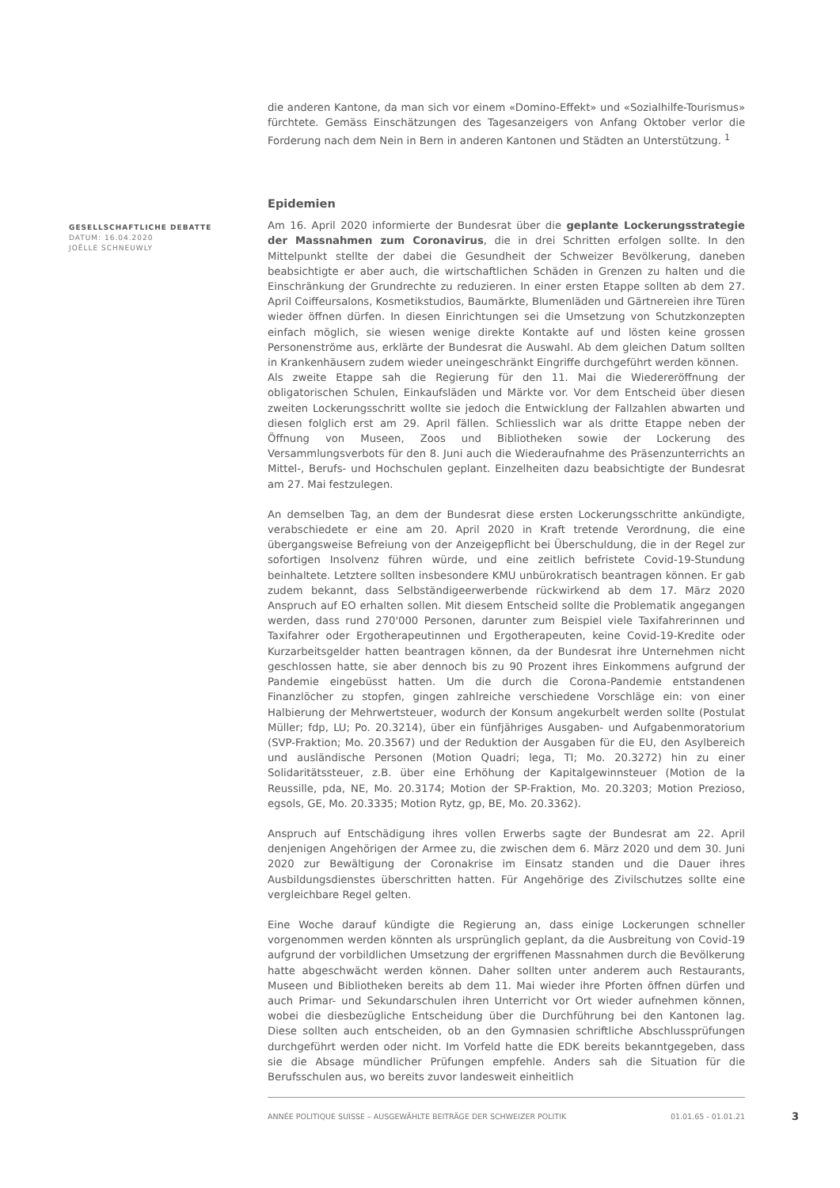die anderen Kantone, da man sich vor einem «Domino-Effekt» und «Sozialhilfe-Tourismus» fürchtete. Gemäss Einschätzungen des Tagesanzeigers von Anfang Oktober verlor die Forderung nach dem Nein in Bern in anderen Kantonen und Städten an Unterstützung. <sup>1</sup>
Epidemien
GESELLSCHAFTLICHE DEBATTE
DATUM: 16.04.2020
JOËLLE SCHNEUWLY
Am 16. April 2020 informierte der Bundesrat über die geplante Lockerungsstrategie der Massnahmen zum Coronavirus, die in drei Schritten erfolgen sollte. In den Mittelpunkt stellte der dabei die Gesundheit der Schweizer Bevölkerung, daneben beabsichtigte er aber auch, die wirtschaftlichen Schäden in Grenzen zu halten und die Einschränkung der Grundrechte zu reduzieren. In einer ersten Etappe sollten ab dem 27. April Coiffeursalons, Kosmetikstudios, Baumärkte, Blumenläden und Gärtnereien ihre Türen wieder öffnen dürfen. In diesen Einrichtungen sei die Umsetzung von Schutzkonzepten einfach möglich, sie wiesen wenige direkte Kontakte auf und lösten keine grossen Personenströme aus, erklärte der Bundesrat die Auswahl. Ab dem gleichen Datum sollten in Krankenhäusern zudem wieder uneingeschränkt Eingriffe durchgeführt werden können.
Als zweite Etappe sah die Regierung für den 11. Mai die Wiedereröffnung der obligatorischen Schulen, Einkaufsläden und Märkte vor. Vor dem Entscheid über diesen zweiten Lockerungsschritt wollte sie jedoch die Entwicklung der Fallzahlen abwarten und diesen folglich erst am 29. April fällen. Schliesslich war als dritte Etappe neben der Öffnung von Museen, Zoos und Bibliotheken sowie der Lockerung des Versammlungsverbots für den 8. Juni auch die Wiederaufnahme des Präsenzunterrichts an Mittel-, Berufs- und Hochschulen geplant. Einzelheiten dazu beabsichtigte der Bundesrat am 27. Mai festzulegen.
An demselben Tag, an dem der Bundesrat diese ersten Lockerungsschritte ankündigte, verabschiedete er eine am 20. April 2020 in Kraft tretende Verordnung, die eine übergangsweise Befreiung von der Anzeigepflicht bei Überschuldung, die in der Regel zur sofortigen Insolvenz führen würde, und eine zeitlich befristete Covid-19-Stundung beinhaltete. Letztere sollten insbesondere KMU unbürokratisch beantragen können. Er gab zudem bekannt, dass Selbständigeerwerbende rückwirkend ab dem 17. März 2020 Anspruch auf EO erhalten sollen. Mit diesem Entscheid sollte die Problematik angegangen werden, dass rund 270'000 Personen, darunter zum Beispiel viele Taxifahrerinnen und Taxifahrer oder Ergotherapeutinnen und Ergotherapeuten, keine Covid-19-Kredite oder Kurzarbeitsgelder hatten beantragen können, da der Bundesrat ihre Unternehmen nicht geschlossen hatte, sie aber dennoch bis zu 90 Prozent ihres Einkommens aufgrund der Pandemie eingebüsst hatten. Um die durch die Corona-Pandemie entstandenen Finanzlöcher zu stopfen, gingen zahlreiche verschiedene Vorschläge ein: von einer Halbierung der Mehrwertsteuer, wodurch der Konsum angekurbelt werden sollte (Postulat Müller; fdp, LU; Po. 20.3214), über ein fünfjähriges Ausgaben- und Aufgabenmoratorium (SVP-Fraktion; Mo. 20.3567) und der Reduktion der Ausgaben für die EU, den Asylbereich und ausländische Personen (Motion Quadri; lega, TI; Mo. 20.3272) hin zu einer Solidaritätssteuer, z.B. über eine Erhöhung der Kapitalgewinnsteuer (Motion de la Reussille, pda, NE, Mo. 20.3174; Motion der SP-Fraktion, Mo. 20.3203; Motion Prezioso, egsols, GE, Mo. 20.3335; Motion Rytz, gp, BE, Mo. 20.3362).
Anspruch auf Entschädigung ihres vollen Erwerbs sagte der Bundesrat am 22. April denjenigen Angehörigen der Armee zu, die zwischen dem 6. März 2020 und dem 30. Juni 2020 zur Bewältigung der Coronakrise im Einsatz standen und die Dauer ihres Ausbildungsdienstes überschritten hatten. Für Angehörige des Zivilschutzes sollte eine vergleichbare Regel gelten.
Eine Woche darauf kündigte die Regierung an, dass einige Lockerungen schneller vorgenommen werden könnten als ursprünglich geplant, da die Ausbreitung von Covid-19 aufgrund der vorbildlichen Umsetzung der ergriffenen Massnahmen durch die Bevölkerung hatte abgeschwächt werden können. Daher sollten unter anderem auch Restaurants, Museen und Bibliotheken bereits ab dem 11. Mai wieder ihre Pforten öffnen dürfen und auch Primar- und Sekundarschulen ihren Unterricht vor Ort wieder aufnehmen können, wobei die diesbezügliche Entscheidung über die Durchführung bei den Kantonen lag. Diese sollten auch entscheiden, ob an den Gymnasien schriftliche Abschlussprüfungen durchgeführt werden oder nicht. Im Vorfeld hatte die EDK bereits bekanntgegeben, dass sie die Absage mündlicher Prüfungen empfehle. Anders sah die Situation für die Berufsschulen aus, wo bereits zuvor landesweit einheitlich
ANNÉE POLITIQUE SUISSE – AUSGEWÄHLTE BEITRÄGE DER SCHWEIZER POLITIK 01.01.65 - 01.01.21
3